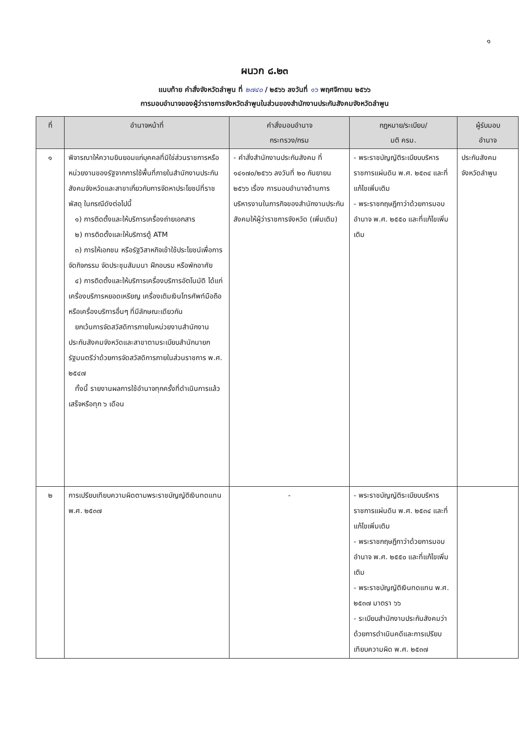๑
ผนวก ๘.๒๓
แนบท้าย คำสั่งจังหวัดลำพูน ที่ ๒๗๔๐ / ๒๕๖๖ ลงวันที่ ๑๖ พฤศจิกายน ๒๕๖๖
การมอบอำนาจของผู้ว่าราชการจังหวัดลำพูนในส่วนของสำนักงานประกันสังคมจังหวัดลำพูน
| ที่ | อำนาจหน้าที่ | คำสั่งมอบอำนาจ กระทรวง/กรม | กฎหมาย/ระเบียบ/ มติ ครม. | ผู้รับมอบ อำนาจ |
| --- | --- | --- | --- | --- |
| ๑ | พิจารณาให้ความยินยอมแก่บุคคลที่มิใช่ส่วนราชการหรือหน่วยงานของรัฐจากการใช้พื้นที่ภายในสำนักงานประกันสังคมจังหวัดและสาขาเกี่ยวกับการจัดหาประโยชน์ที่ราชพัสดุ ในกรณีดังต่อไปนี้ ๑) การติดตั้งและให้บริการเครื่องถ่ายเอกสาร ๒) การติดตั้งและให้บริการตู้ ATM ๓) การให้เอกชน หรือรัฐวิสาหกิจเข้าใช้ประโยชน์เพื่อการจัดกิจกรรม จัดประชุมสัมมนา ฝึกอบรม หรือพักอาศัย ๔) การติดตั้งและให้บริการเครื่องบริการอัตโนมัติ ได้แก่ เครื่องบริการหยอดเหรียญ เครื่องเติมเงินโทรศัพท์มือถือ หรือเครื่องบริการอื่นๆ ที่มีลักษณะเดียวกัน ยกเว้นการจัดสวัสดิการภายในหน่วยงานสำนักงานประกันสังคมจังหวัดและสาขาตามระเบียบสำนักนายกรัฐมนตรีว่าด้วยการจัดสวัสดิการภายในส่วนราชการ พ.ศ. ๒๕๔๗ ทั้งนี้ รายงานผลการใช้อำนาจทุกครั้งที่ดำเนินการแล้วเสร็จหรือทุก ๖ เดือน | - คำสั่งสำนักงานประกันสังคม ที่ ๑๔๑๗๐/๒๕๖๖ ลงวันที่ ๒๐ กันยายน ๒๕๖๖ เรื่อง การมอบอำนาจด้านการบริหารงานในภารกิจของสำนักงานประกันสังคมให้ผู้ว่าราชการจังหวัด (เพิ่มเติม) | - พระราชบัญญัติระเบียบบริหารราชการแผ่นดิน พ.ศ. ๒๕๓๔ และที่แก้ไขเพิ่มเติม - พระราชกฤษฎีกาว่าด้วยการมอบอำนาจ พ.ศ. ๒๕๕๐ และที่แก้ไขเพิ่มเติม | ประกันสังคมจังหวัดลำพูน |
| ๒ | การเปรียบเทียบความผิดตามพระราชบัญญัติเงินทดแทน พ.ศ. ๒๕๓๗ | - | - พระราชบัญญัติระเบียบบริหารราชการแผ่นดิน พ.ศ. ๒๕๓๔ และที่แก้ไขเพิ่มเติม - พระราชกฤษฎีกาว่าด้วยการมอบอำนาจ พ.ศ. ๒๕๕๐ และที่แก้ไขเพิ่มเติม - พระราชบัญญัติเงินทดแทน พ.ศ. ๒๕๓๗ มาตรา ๖๖ - ระเบียบสำนักงานประกันสังคมว่าด้วยการดำเนินคดีและการเปรียบเทียบความผิด พ.ศ. ๒๕๓๗ | |